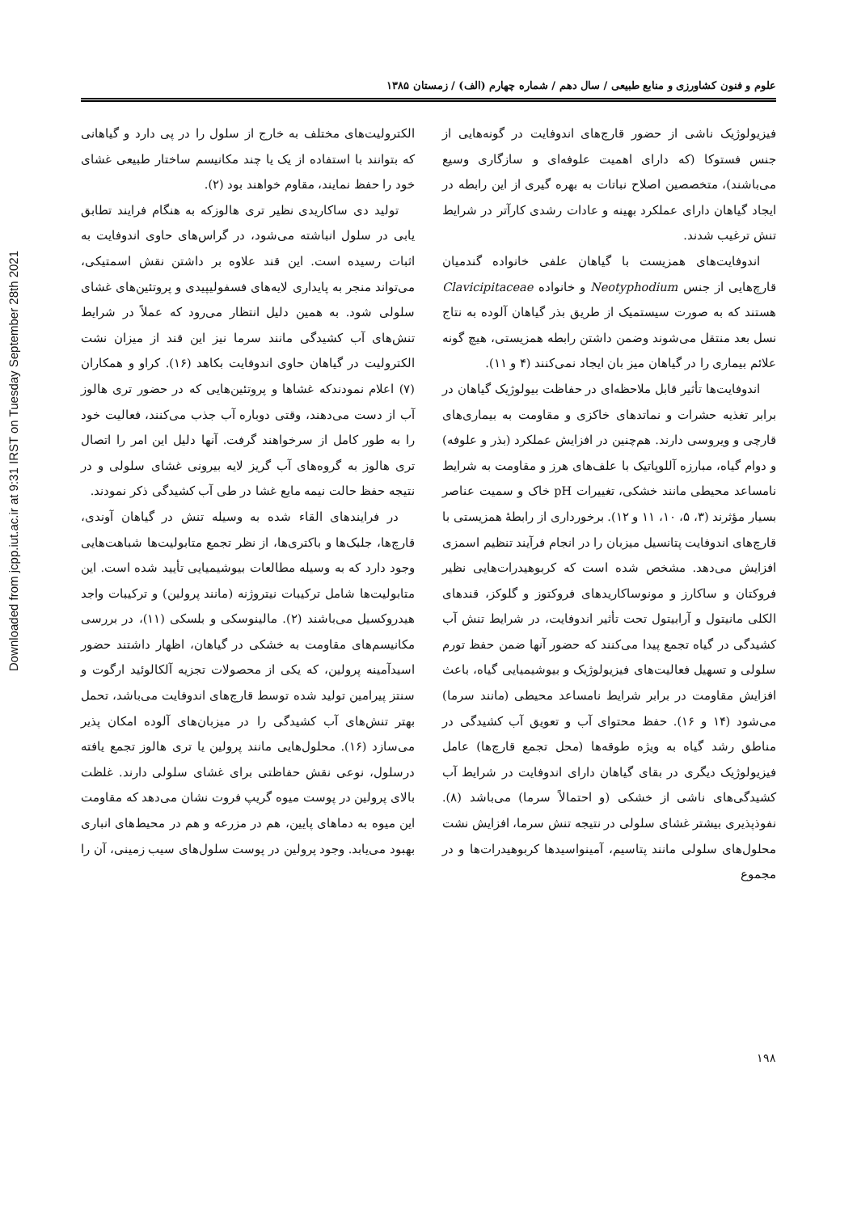Downloaded from jcpp.iut.ac.ir at 9:31 IRST on Tuesday September 28th 2021
علوم و فنون کشاورزی و منابع طبیعی / سال دهم / شماره چهارم (الف) / زمستان ۱۳۸۵
فیزیولوژیک ناشی از حضور قارچ‌های اندوفایت در گونه‌هایی از جنس فستوکا (که دارای اهمیت علوفه‌ای و سازگاری وسیع می‌باشند)، متخصصین اصلاح نباتات به بهره گیری از این رابطه در ایجاد گیاهان دارای عملکرد بهینه و عادات رشدی کارآتر در شرایط تنش ترغیب شدند.
اندوفایت‌های همزیست با گیاهان علفی خانواده گندمیان قارچ‌هایی از جنس Neotyphodium و خانواده Clavicipitaceae هستند که به صورت سیستمیک از طریق بذر گیاهان آلوده به نتاج نسل بعد منتقل می‌شوند وضمن داشتن رابطه همزیستی، هیچ گونه علائم بیماری را در گیاهان میز بان ایجاد نمی‌کنند (۴ و ۱۱).
اندوفایت‌ها تأثیر قابل ملاحظه‌ای در حفاظت بیولوژیک گیاهان در برابر تغذیه حشرات و نماتدهای خاکزی و مقاومت به بیماری‌های قارچی و ویروسی دارند. هم‌چنین در افزایش عملکرد (بذر و علوفه) و دوام گیاه، مبارزه آللوپاتیک با علف‌های هرز و مقاومت به شرایط نامساعد محیطی مانند خشکی، تغییرات pH خاک و سمیت عناصر بسیار مؤثرند (۳، ۵، ۱۰، ۱۱ و ۱۲). برخورداری از رابطهٔ همزیستی با قارچ‌های اندوفایت پتانسیل میزبان را در انجام فرآیند تنظیم اسمزی افزایش می‌دهد. مشخص شده است که کربوهیدرات‌هایی نظیر فروکتان و ساکارز و مونوساکاریدهای فروکتوز و گلوکز، قندهای الکلی مانیتول و آرابیتول تحت تأثیر اندوفایت، در شرایط تنش آب کشیدگی در گیاه تجمع پیدا می‌کنند که حضور آنها ضمن حفظ تورم سلولی و تسهیل فعالیت‌های فیزیولوژیک و بیوشیمیایی گیاه، باعث افزایش مقاومت در برابر شرایط نامساعد محیطی (مانند سرما) می‌شود (۱۴ و ۱۶). حفظ محتوای آب و تعویق آب کشیدگی در مناطق رشد گیاه به ویژه طوقه‌ها (محل تجمع قارچ‌ها) عامل فیزیولوژیک دیگری در بقای گیاهان دارای اندوفایت در شرایط آب کشیدگی‌های ناشی از خشکی (و احتمالاً سرما) می‌باشد (۸). نفوذپذیری بیشتر غشای سلولی در نتیجه تنش سرما، افزایش نشت محلول‌های سلولی مانند پتاسیم، آمینواسیدها کربوهیدرات‌ها و در مجموع
الکترولیت‌های مختلف به خارج از سلول را در پی دارد و گیاهانی که بتوانند با استفاده از یک یا چند مکانیسم ساختار طبیعی غشای خود را حفظ نمایند، مقاوم خواهند بود (۲).
تولید دی ساکاریدی نظیر تری هالوزکه به هنگام فرایند تطابق یابی در سلول انباشته می‌شود، در گراس‌های حاوی اندوفایت به اثبات رسیده است. این قند علاوه بر داشتن نقش اسمتیکی، می‌تواند منجر به پایداری لایه‌های فسفولیپیدی و پروتئین‌های غشای سلولی شود. به همین دلیل انتظار می‌رود که عملاً در شرایط تنش‌های آب کشیدگی مانند سرما نیز این قند از میزان نشت الکترولیت در گیاهان حاوی اندوفایت بکاهد (۱۶). کراو و همکاران (۷) اعلام نمودندکه غشاها و پروتئین‌هایی که در حضور تری هالوز آب از دست می‌دهند، وقتی دوباره آب جذب می‌کنند، فعالیت خود را به طور کامل از سرخواهند گرفت. آنها دلیل این امر را اتصال تری هالوز به گروه‌های آب گریز لایه بیرونی غشای سلولی و در نتیجه حفظ حالت نیمه مایع غشا در طی آب کشیدگی ذکر نمودند.
در فرایندهای القاء شده به وسیله تنش در گیاهان آوندی، قارچ‌ها، جلبک‌ها و باکتری‌ها، از نظر تجمع متابولیت‌ها شباهت‌هایی وجود دارد که به وسیله مطالعات بیوشیمیایی تأیید شده است. این متابولیت‌ها شامل ترکیبات نیتروژنه (مانند پرولین) و ترکیبات واجد هیدروکسیل می‌باشند (۲). مالینوسکی و بلسکی (۱۱)، در بررسی مکانیسم‌های مقاومت به خشکی در گیاهان، اظهار داشتند حضور اسیدآمینه پرولین، که یکی از محصولات تجزیه آلکالوئید ارگوت و سنتز پیرامین تولید شده توسط قارچ‌های اندوفایت می‌باشد، تحمل بهتر تنش‌های آب کشیدگی را در میزبان‌های آلوده امکان پذیر می‌سازد (۱۶). محلول‌هایی مانند پرولین یا تری هالوز تجمع یافته درسلول، نوعی نقش حفاظتی برای غشای سلولی دارند. غلظت بالای پرولین در پوست میوه گریپ فروت نشان می‌دهد که مقاومت این میوه به دماهای پایین، هم در مزرعه و هم در محیط‌های انباری بهبود می‌یابد. وجود پرولین در پوست سلول‌های سیب زمینی، آن را
۱۹۸